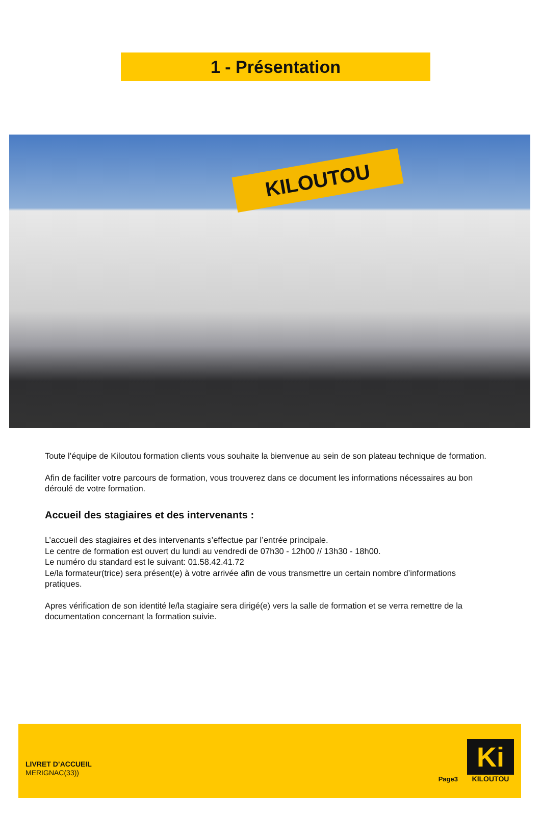1 - Présentation
KILOUTOU
Toute l’équipe de Kiloutou formation clients vous souhaite la bienvenue au sein de son plateau technique de formation.
Afin de faciliter votre parcours de formation, vous trouverez dans ce document les informations nécessaires au bon déroulé de votre formation.
Accueil des stagiaires et des intervenants :
L’accueil des stagiaires et des intervenants s’effectue par l’entrée principale.
Le centre de formation est ouvert du lundi au vendredi de 07h30 - 12h00 // 13h30 - 18h00.
Le numéro du standard est le suivant: 01.58.42.41.72
Le/la formateur(trice) sera présent(e) à votre arrivée afin de vous transmettre un certain nombre d’informations pratiques.
Apres vérification de son identité le/la stagiaire sera dirigé(e) vers la salle de formation et se verra remettre de la documentation concernant la formation suivie.
LIVRET D’ACCUEIL
MERIGNAC(33))
Page3
Ki
KILOUTOU